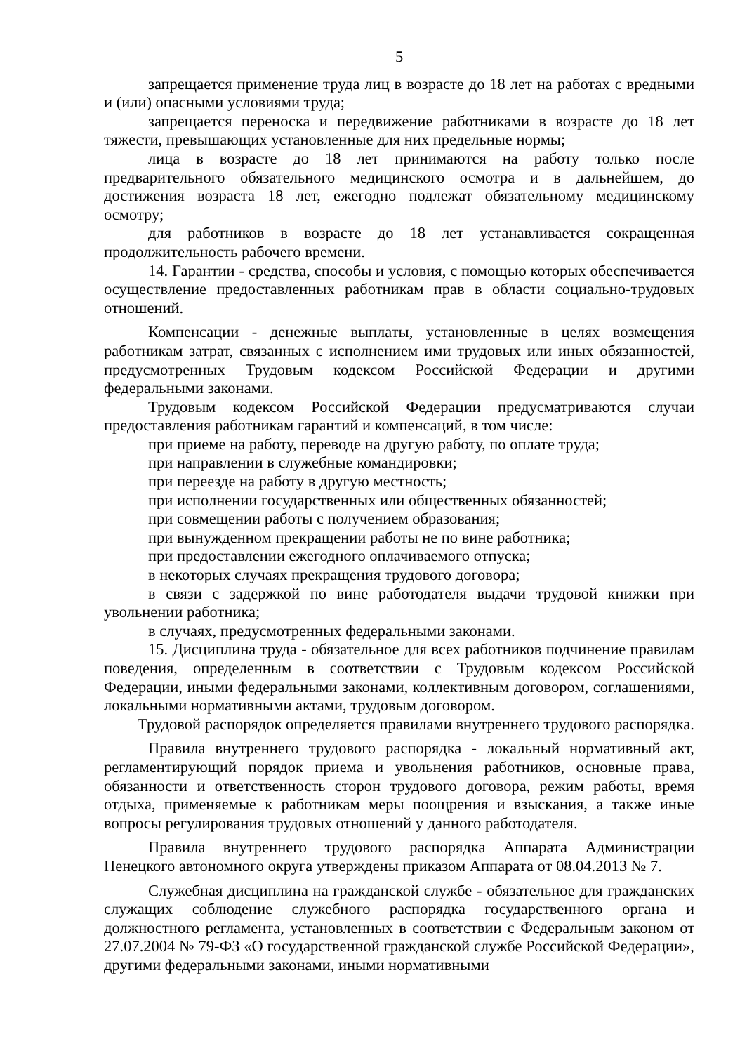5
запрещается применение труда лиц в возрасте до 18 лет на работах с вредными и (или) опасными условиями труда;
запрещается переноска и передвижение работниками в возрасте до 18 лет тяжести, превышающих установленные для них предельные нормы;
лица в возрасте до 18 лет принимаются на работу только после предварительного обязательного медицинского осмотра и в дальнейшем, до достижения возраста 18 лет, ежегодно подлежат обязательному медицинскому осмотру;
для работников в возрасте до 18 лет устанавливается сокращенная продолжительность рабочего времени.
14. Гарантии - средства, способы и условия, с помощью которых обеспечивается осуществление предоставленных работникам прав в области социально-трудовых отношений.
Компенсации - денежные выплаты, установленные в целях возмещения работникам затрат, связанных с исполнением ими трудовых или иных обязанностей, предусмотренных Трудовым кодексом Российской Федерации и другими федеральными законами.
Трудовым кодексом Российской Федерации предусматриваются случаи предоставления работникам гарантий и компенсаций, в том числе:
при приеме на работу, переводе на другую работу, по оплате труда;
при направлении в служебные командировки;
при переезде на работу в другую местность;
при исполнении государственных или общественных обязанностей;
при совмещении работы с получением образования;
при вынужденном прекращении работы не по вине работника;
при предоставлении ежегодного оплачиваемого отпуска;
в некоторых случаях прекращения трудового договора;
в связи с задержкой по вине работодателя выдачи трудовой книжки при увольнении работника;
в случаях, предусмотренных федеральными законами.
15. Дисциплина труда - обязательное для всех работников подчинение правилам поведения, определенным в соответствии с Трудовым кодексом Российской Федерации, иными федеральными законами, коллективным договором, соглашениями, локальными нормативными актами, трудовым договором.
Трудовой распорядок определяется правилами внутреннего трудового распорядка.
Правила внутреннего трудового распорядка - локальный нормативный акт, регламентирующий порядок приема и увольнения работников, основные права, обязанности и ответственность сторон трудового договора, режим работы, время отдыха, применяемые к работникам меры поощрения и взыскания, а также иные вопросы регулирования трудовых отношений у данного работодателя.
Правила внутреннего трудового распорядка Аппарата Администрации Ненецкого автономного округа утверждены приказом Аппарата от 08.04.2013 № 7.
Служебная дисциплина на гражданской службе - обязательное для гражданских служащих соблюдение служебного распорядка государственного органа и должностного регламента, установленных в соответствии с Федеральным законом от 27.07.2004 № 79-ФЗ «О государственной гражданской службе Российской Федерации», другими федеральными законами, иными нормативными